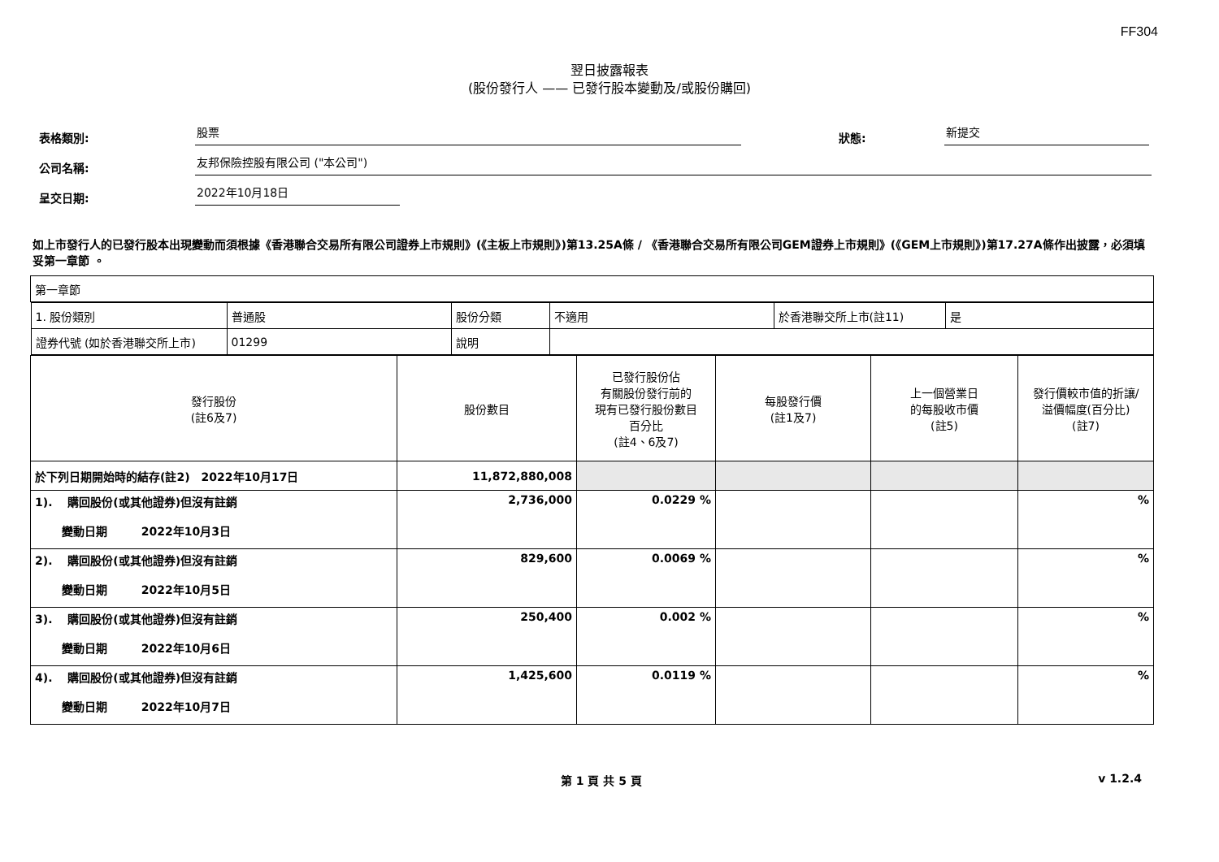FF304
翌日披露報表
(股份發行人 —— 已發行股本變動及/或股份購回)
表格類別: 股票 狀態: 新提交
公司名稱: 友邦保險控股有限公司 ("本公司")
呈交日期: 2022年10月18日
如上市發行人的已發行股本出現變動而須根據《香港聯合交易所有限公司證券上市規則》(《主板上市規則》)第13.25A條 / 《香港聯合交易所有限公司GEM證券上市規則》(《GEM上市規則》)第17.27A條作出披露，必須填妥第一章節 。
| 第一章節 | | | | | |
| / 1. 股份類別 / 普通股 / 股份分類 / 不適用 / 於香港聯交所上市(註11) / 是 / / 證券代號 (如於香港聯交所上市) / 01299 / 說明 / / / / | | | | | |
| 發行股份 (註6及7) | 股份數目 | 已發行股份佔 有關股份發行前的 現有已發行股份數目 百分比 (註4、6及7) | 每股發行價 (註1及7) | 上一個營業日 的每股收市價 (註5) | 發行價較市值的折讓/ 溢價幅度(百分比) (註7) |
| 於下列日期開始時的結存(註2) 2022年10月17日 | 11,872,880,008 | | | | |
| 1). 購回股份(或其他證券)但沒有註銷 變動日期 2022年10月3日 | 2,736,000 | 0.0229 % | | | % |
| 2). 購回股份(或其他證券)但沒有註銷 變動日期 2022年10月5日 | 829,600 | 0.0069 % | | | % |
| 3). 購回股份(或其他證券)但沒有註銷 變動日期 2022年10月6日 | 250,400 | 0.002 % | | | % |
| 4). 購回股份(或其他證券)但沒有註銷 變動日期 2022年10月7日 | 1,425,600 | 0.0119 % | | | % |
第 1 頁 共 5 頁 v 1.2.4